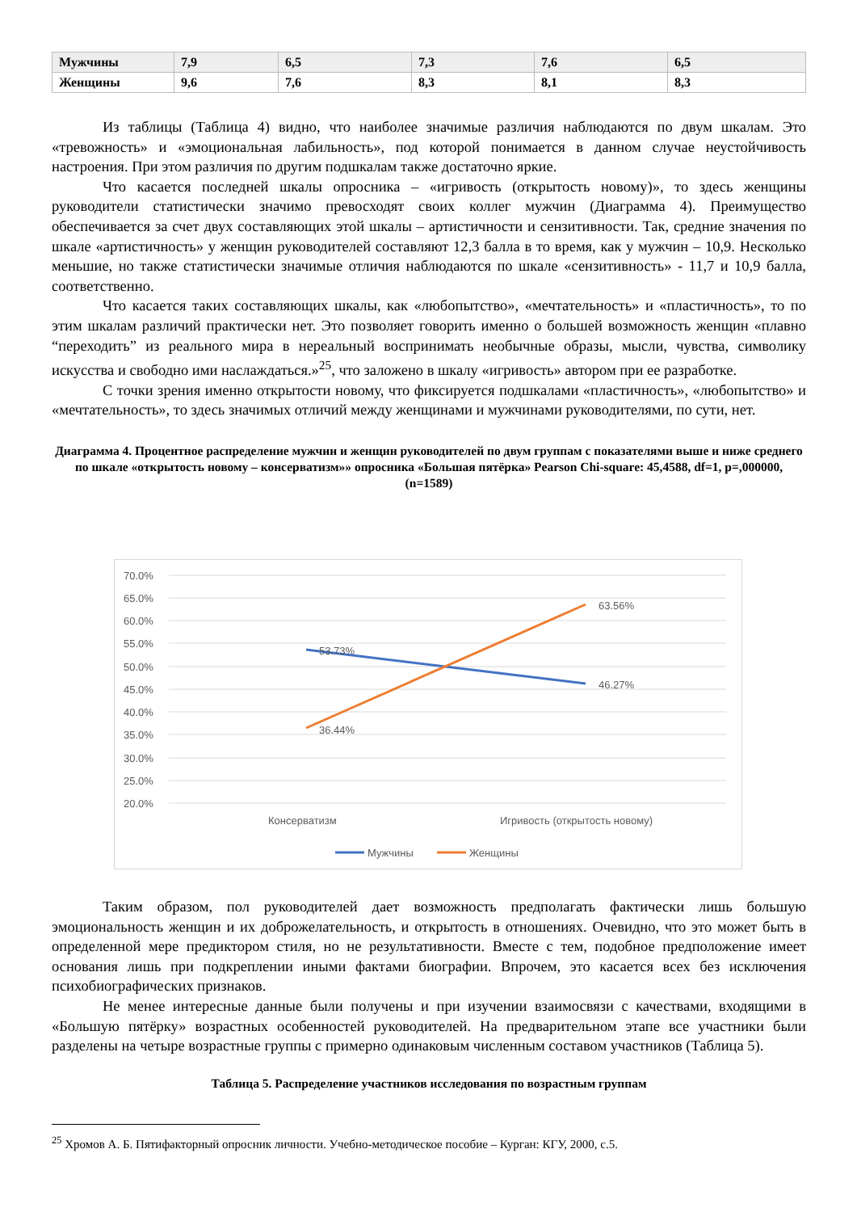| Мужчины | 7,9 | 6,5 | 7,3 | 7,6 | 6,5 |
| Женщины | 9,6 | 7,6 | 8,3 | 8,1 | 8,3 |
Из таблицы (Таблица 4) видно, что наиболее значимые различия наблюдаются по двум шкалам. Это «тревожность» и «эмоциональная лабильность», под которой понимается в данном случае неустойчивость настроения. При этом различия по другим подшкалам также достаточно яркие.
Что касается последней шкалы опросника – «игривость (открытость новому)», то здесь женщины руководители статистически значимо превосходят своих коллег мужчин (Диаграмма 4). Преимущество обеспечивается за счет двух составляющих этой шкалы – артистичности и сензитивности. Так, средние значения по шкале «артистичность» у женщин руководителей составляют 12,3 балла в то время, как у мужчин – 10,9. Несколько меньшие, но также статистически значимые отличия наблюдаются по шкале «сензитивность» - 11,7 и 10,9 балла, соответственно.
Что касается таких составляющих шкалы, как «любопытство», «мечтательность» и «пластичность», то по этим шкалам различий практически нет. Это позволяет говорить именно о большей возможность женщин «плавно “переходить” из реального мира в нереальный воспринимать необычные образы, мысли, чувства, символику искусства и свободно ими наслаждаться.»<sup>25</sup>, что заложено в шкалу «игривость» автором при ее разработке.
С точки зрения именно открытости новому, что фиксируется подшкалами «пластичность», «любопытство» и «мечтательность», то здесь значимых отличий между женщинами и мужчинами руководителями, по сути, нет.
Диаграмма 4. Процентное распределение мужчин и женщин руководителей по двум группам с показателями выше и ниже среднего по шкале «открытость новому – консерватизм»» опросника «Большая пятёрка» Pearson Chi-square: 45,4588, df=1, p=,000000, (n=1589)
70.0%
65.0%
60.0%
55.0%
50.0%
45.0%
40.0%
35.0%
30.0%
25.0%
20.0%
53.73%
46.27%
36.44%
63.56%
Консерватизм
Игривость (открытость новому)
Мужчины
Женщины
Таким образом, пол руководителей дает возможность предполагать фактически лишь большую эмоциональность женщин и их доброжелательность, и открытость в отношениях. Очевидно, что это может быть в определенной мере предиктором стиля, но не результативности. Вместе с тем, подобное предположение имеет основания лишь при подкреплении иными фактами биографии. Впрочем, это касается всех без исключения психобиографических признаков.
Не менее интересные данные были получены и при изучении взаимосвязи с качествами, входящими в «Большую пятёрку» возрастных особенностей руководителей. На предварительном этапе все участники были разделены на четыре возрастные группы с примерно одинаковым численным составом участников (Таблица 5).
Таблица 5. Распределение участников исследования по возрастным группам
<sup>25</sup> Хромов А. Б. Пятифакторный опросник личности. Учебно-методическое пособие – Курган: КГУ, 2000, с.5.